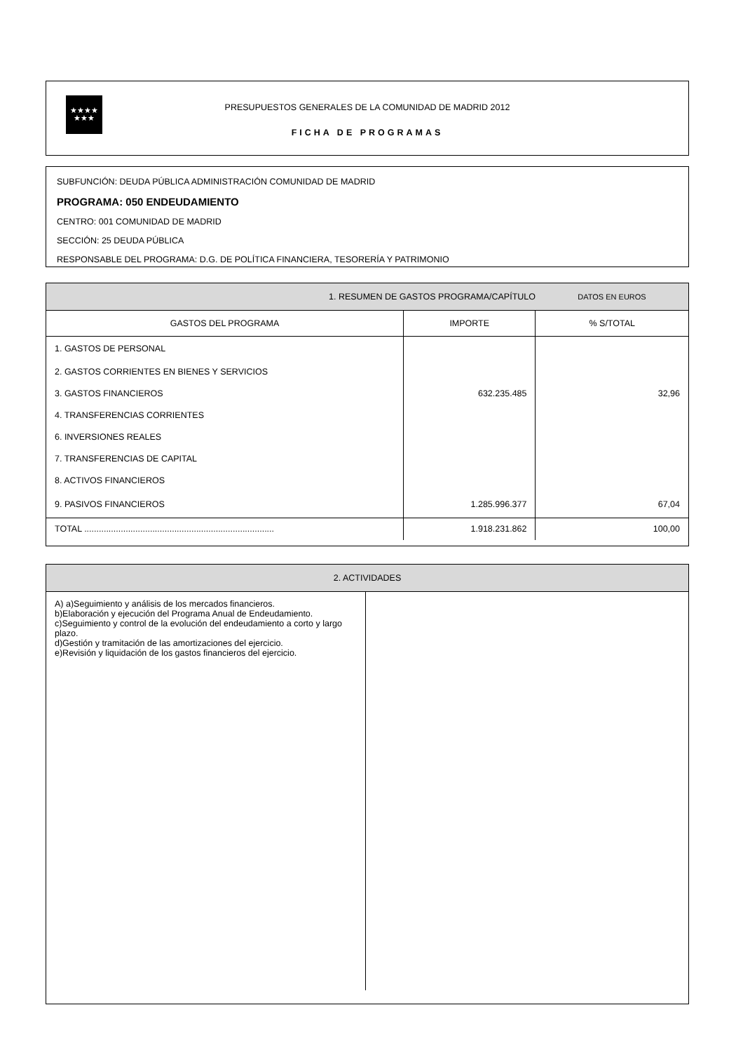★★★★
★★★
PRESUPUESTOS GENERALES DE LA COMUNIDAD DE MADRID 2012
FICHA DE PROGRAMAS
SUBFUNCIÓN: DEUDA PÚBLICA ADMINISTRACIÓN COMUNIDAD DE MADRID
PROGRAMA: 050 ENDEUDAMIENTO
CENTRO: 001 COMUNIDAD DE MADRID
SECCIÓN: 25 DEUDA PÚBLICA
RESPONSABLE DEL PROGRAMA: D.G. DE POLÍTICA FINANCIERA, TESORERÍA Y PATRIMONIO
| 1. RESUMEN DE GASTOS PROGRAMA/CAPÍTULO | | DATOS EN EUROS |
| --- | --- | --- |
| GASTOS DEL PROGRAMA | IMPORTE | % S/TOTAL |
| 1. GASTOS DE PERSONAL | | |
| 2. GASTOS CORRIENTES EN BIENES Y SERVICIOS | | |
| 3. GASTOS FINANCIEROS | 632.235.485 | 32,96 |
| 4. TRANSFERENCIAS CORRIENTES | | |
| 6. INVERSIONES REALES | | |
| 7. TRANSFERENCIAS DE CAPITAL | | |
| 8. ACTIVOS FINANCIEROS | | |
| 9. PASIVOS FINANCIEROS | 1.285.996.377 | 67,04 |
| TOTAL .............................................................................. | 1.918.231.862 | 100,00 |
2. ACTIVIDADES
A) a)Seguimiento y análisis de los mercados financieros.
b)Elaboración y ejecución del Programa Anual de Endeudamiento.
c)Seguimiento y control de la evolución del endeudamiento a corto y largo plazo.
d)Gestión y tramitación de las amortizaciones del ejercicio.
e)Revisión y liquidación de los gastos financieros del ejercicio.